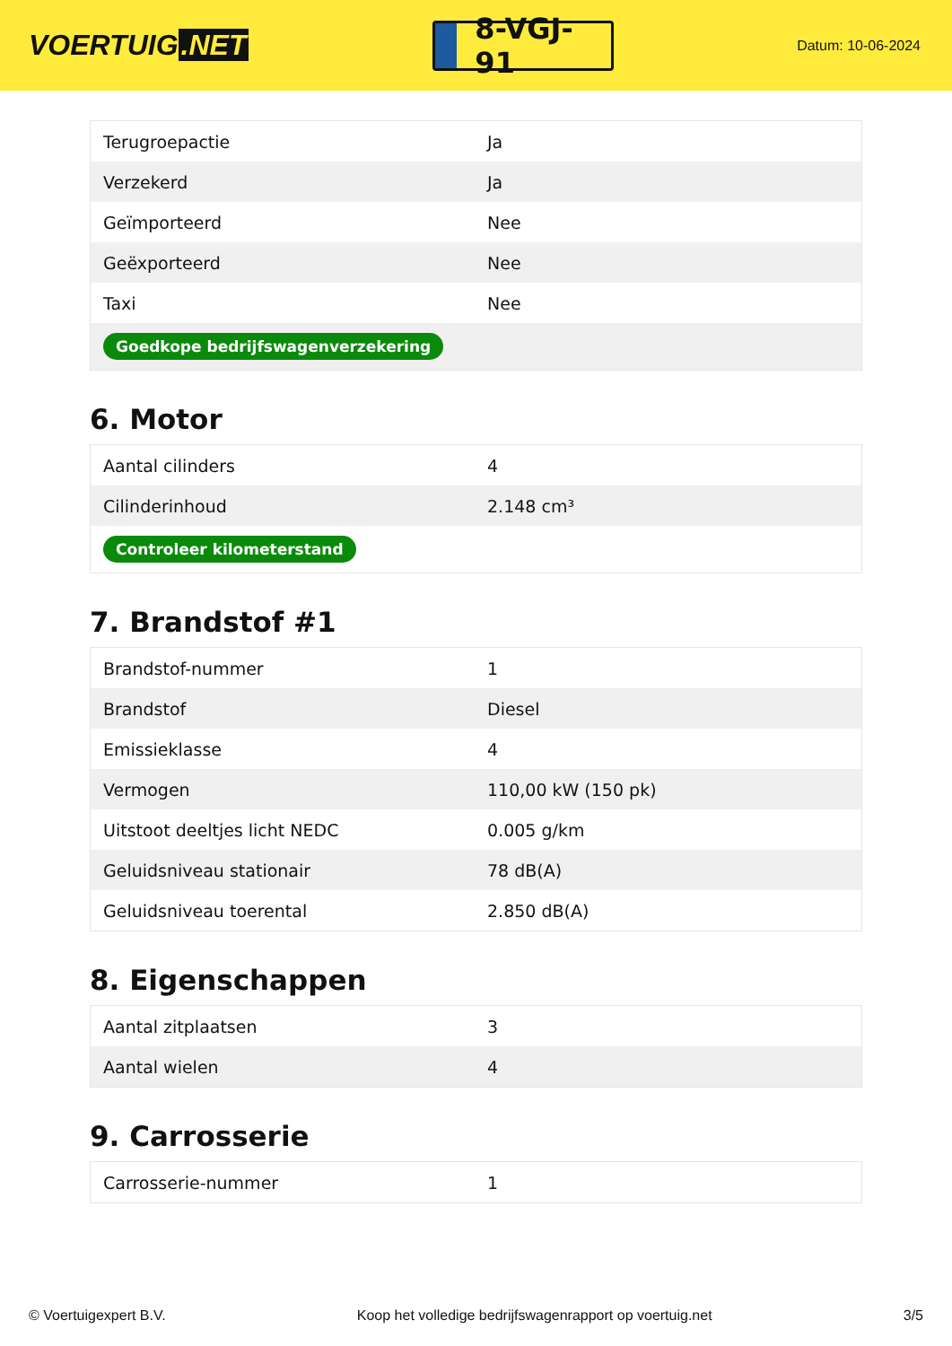VOERTUIG.NET
8-VGJ-91
Datum: 10-06-2024
| Terugroepactie | Ja |
| Verzekerd | Ja |
| Geïmporteerd | Nee |
| Geëxporteerd | Nee |
| Taxi | Nee |
| Goedkope bedrijfswagenverzekering | |
6. Motor
| Aantal cilinders | 4 |
| Cilinderinhoud | 2.148 cm³ |
| Controleer kilometerstand | |
7. Brandstof #1
| Brandstof-nummer | 1 |
| Brandstof | Diesel |
| Emissieklasse | 4 |
| Vermogen | 110,00 kW (150 pk) |
| Uitstoot deeltjes licht NEDC | 0.005 g/km |
| Geluidsniveau stationair | 78 dB(A) |
| Geluidsniveau toerental | 2.850 dB(A) |
8. Eigenschappen
| Aantal zitplaatsen | 3 |
| Aantal wielen | 4 |
9. Carrosserie
| Carrosserie-nummer | 1 |
© Voertuigexpert B.V. Koop het volledige bedrijfswagenrapport op voertuig.net 3/5